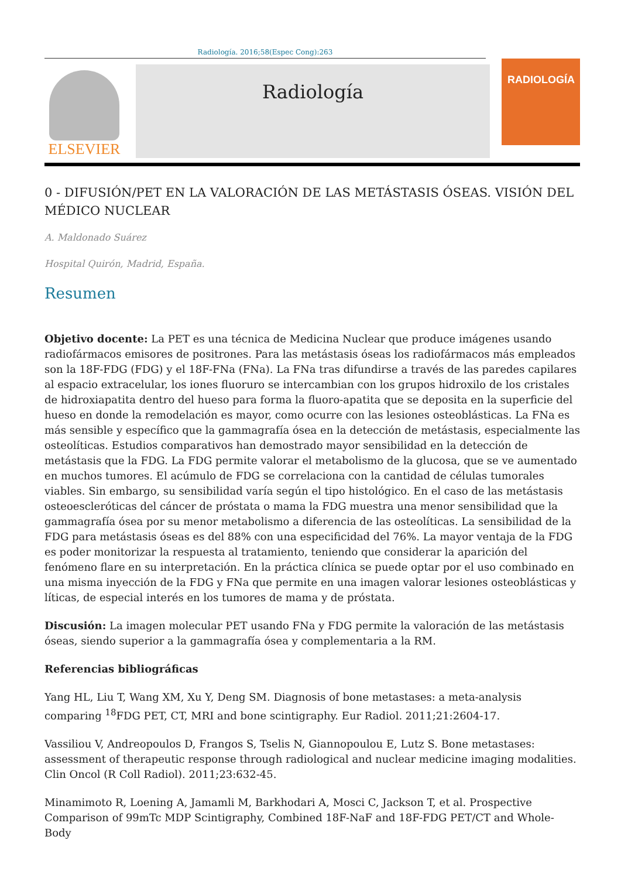Radiología. 2016;58(Espec Cong):263
ELSEVIER
Radiología
RADIOLOGÍA
0 - DIFUSIÓN/PET EN LA VALORACIÓN DE LAS METÁSTASIS ÓSEAS. VISIÓN DEL MÉDICO NUCLEAR
A. Maldonado Suárez
Hospital Quirón, Madrid, España.
Resumen
Objetivo docente: La PET es una técnica de Medicina Nuclear que produce imágenes usando radiofármacos emisores de positrones. Para las metástasis óseas los radiofármacos más empleados son la 18F-FDG (FDG) y el 18F-FNa (FNa). La FNa tras difundirse a través de las paredes capilares al espacio extracelular, los iones fluoruro se intercambian con los grupos hidroxilo de los cristales de hidroxiapatita dentro del hueso para forma la fluoro-apatita que se deposita en la superficie del hueso en donde la remodelación es mayor, como ocurre con las lesiones osteoblásticas. La FNa es más sensible y específico que la gammagrafía ósea en la detección de metástasis, especialmente las osteolíticas. Estudios comparativos han demostrado mayor sensibilidad en la detección de metástasis que la FDG. La FDG permite valorar el metabolismo de la glucosa, que se ve aumentado en muchos tumores. El acúmulo de FDG se correlaciona con la cantidad de células tumorales viables. Sin embargo, su sensibilidad varía según el tipo histológico. En el caso de las metástasis osteoescleróticas del cáncer de próstata o mama la FDG muestra una menor sensibilidad que la gammagrafía ósea por su menor metabolismo a diferencia de las osteolíticas. La sensibilidad de la FDG para metástasis óseas es del 88% con una especificidad del 76%. La mayor ventaja de la FDG es poder monitorizar la respuesta al tratamiento, teniendo que considerar la aparición del fenómeno flare en su interpretación. En la práctica clínica se puede optar por el uso combinado en una misma inyección de la FDG y FNa que permite en una imagen valorar lesiones osteoblásticas y líticas, de especial interés en los tumores de mama y de próstata.
Discusión: La imagen molecular PET usando FNa y FDG permite la valoración de las metástasis óseas, siendo superior a la gammagrafía ósea y complementaria a la RM.
Referencias bibliográficas
Yang HL, Liu T, Wang XM, Xu Y, Deng SM. Diagnosis of bone metastases: a meta-analysis comparing <sup>18</sup>FDG PET, CT, MRI and bone scintigraphy. Eur Radiol. 2011;21:2604-17.
Vassiliou V, Andreopoulos D, Frangos S, Tselis N, Giannopoulou E, Lutz S. Bone metastases: assessment of therapeutic response through radiological and nuclear medicine imaging modalities. Clin Oncol (R Coll Radiol). 2011;23:632-45.
Minamimoto R, Loening A, Jamamli M, Barkhodari A, Mosci C, Jackson T, et al. Prospective Comparison of 99mTc MDP Scintigraphy, Combined 18F-NaF and 18F-FDG PET/CT and Whole-Body